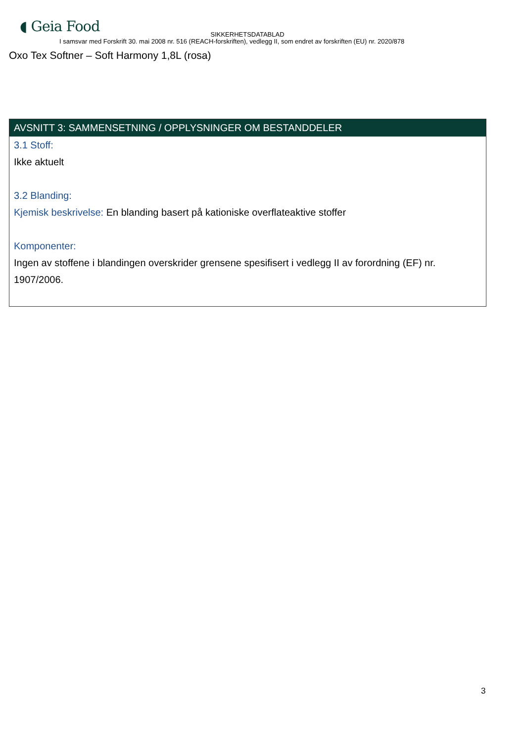◖ Geia Food
SIKKERHETSDATABLAD
I samsvar med Forskrift 30. mai 2008 nr. 516 (REACH-forskriften), vedlegg II, som endret av forskriften (EU) nr. 2020/878
Oxo Tex Softner – Soft Harmony 1,8L (rosa)
AVSNITT 3: SAMMENSETNING / OPPLYSNINGER OM BESTANDDELER
3.1 Stoff:
Ikke aktuelt
3.2 Blanding:
Kjemisk beskrivelse: En blanding basert på kationiske overflateaktive stoffer
Komponenter:
Ingen av stoffene i blandingen overskrider grensene spesifisert i vedlegg II av forordning (EF) nr. 1907/2006.
3